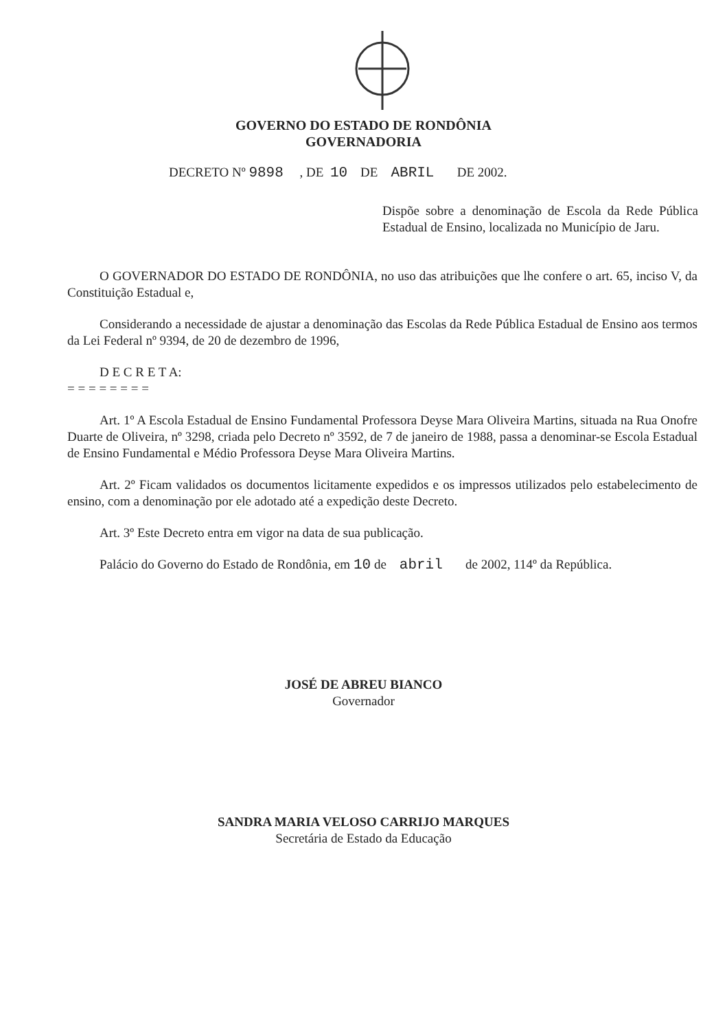GOVERNO DO ESTADO DE RONDÔNIA
GOVERNADORIA
DECRETO Nº 9898 , DE 10 DE ABRIL DE 2002.
Dispõe sobre a denominação de Escola da Rede Pública Estadual de Ensino, localizada no Município de Jaru.
O GOVERNADOR DO ESTADO DE RONDÔNIA, no uso das atribuições que lhe confere o art. 65, inciso V, da Constituição Estadual e,
Considerando a necessidade de ajustar a denominação das Escolas da Rede Pública Estadual de Ensino aos termos da Lei Federal nº 9394, de 20 de dezembro de 1996,
D E C R E T A:
= = = = = = = =
Art. 1º A Escola Estadual de Ensino Fundamental Professora Deyse Mara Oliveira Martins, situada na Rua Onofre Duarte de Oliveira, nº 3298, criada pelo Decreto nº 3592, de 7 de janeiro de 1988, passa a denominar-se Escola Estadual de Ensino Fundamental e Médio Professora Deyse Mara Oliveira Martins.
Art. 2º Ficam validados os documentos licitamente expedidos e os impressos utilizados pelo estabelecimento de ensino, com a denominação por ele adotado até a expedição deste Decreto.
Art. 3º Este Decreto entra em vigor na data de sua publicação.
Palácio do Governo do Estado de Rondônia, em 10 de abril de 2002, 114º da República.
JOSÉ DE ABREU BIANCO
Governador
SANDRA MARIA VELOSO CARRIJO MARQUES
Secretária de Estado da Educação